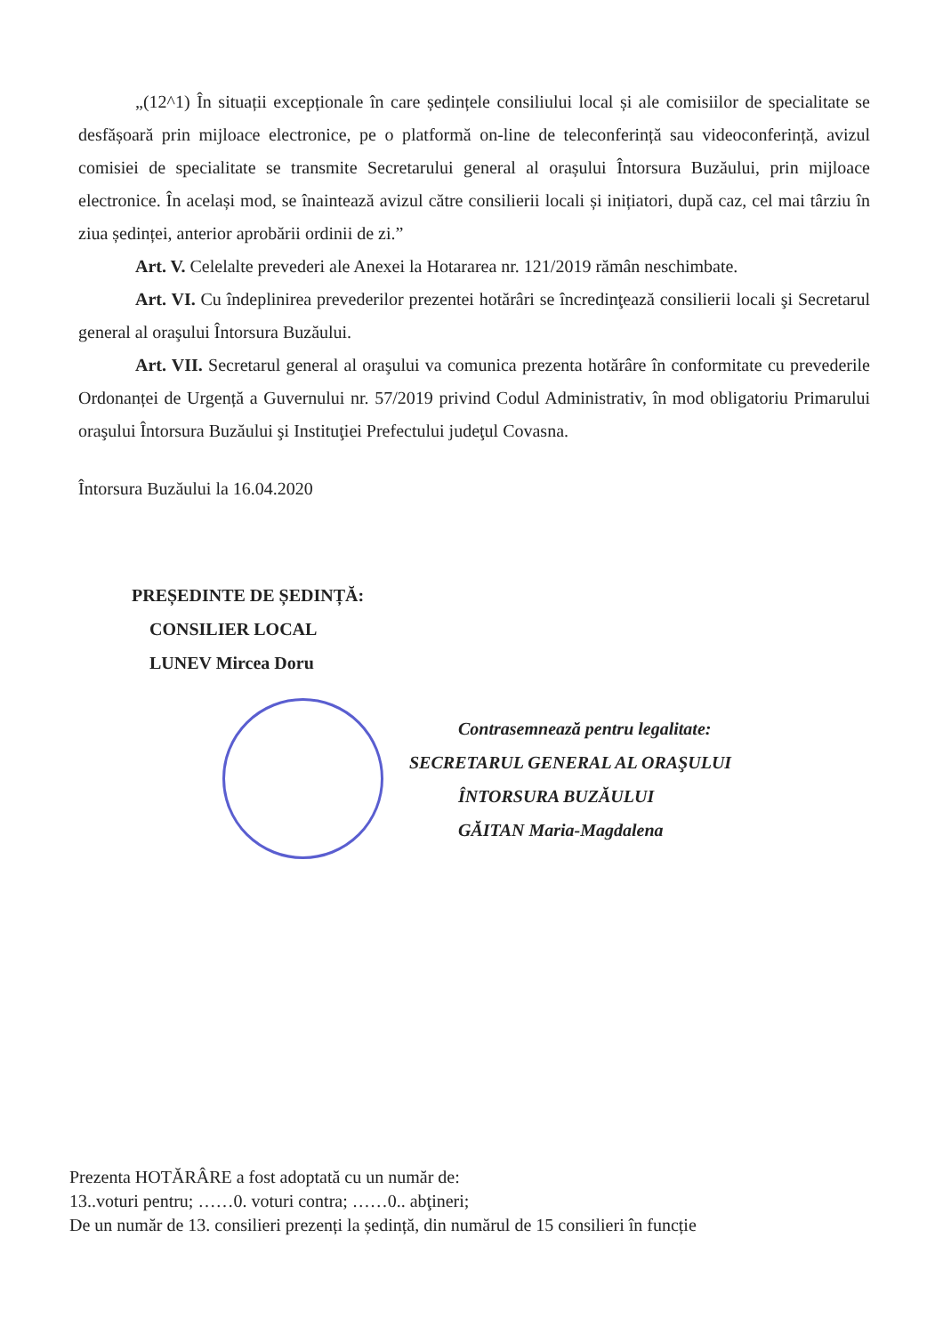„(12^1) În situații excepționale în care ședințele consiliului local și ale comisiilor de specialitate se desfășoară prin mijloace electronice, pe o platformă on-line de teleconferință sau videoconferință, avizul comisiei de specialitate se transmite Secretarului general al orașului Întorsura Buzăului, prin mijloace electronice. În același mod, se înaintează avizul către consilierii locali și inițiatori, după caz, cel mai târziu în ziua ședinței, anterior aprobării ordinii de zi.”
Art. V. Celelalte prevederi ale Anexei la Hotararea nr. 121/2019 rămân neschimbate.
Art. VI. Cu îndeplinirea prevederilor prezentei hotărâri se încredinţează consilierii locali şi Secretarul general al oraşului Întorsura Buzăului.
Art. VII. Secretarul general al oraşului va comunica prezenta hotărâre în conformitate cu prevederile Ordonanței de Urgență a Guvernului nr. 57/2019 privind Codul Administrativ, în mod obligatoriu Primarului oraşului Întorsura Buzăului şi Instituţiei Prefectului judeţul Covasna.
Întorsura Buzăului la 16.04.2020
PREȘEDINTE DE ȘEDINȚĂ:
CONSILIER LOCAL
LUNEV Mircea Doru
Contrasemnează pentru legalitate:
SECRETARUL GENERAL AL ORAŞULUI
ÎNTORSURA BUZĂULUI
GĂITAN Maria-Magdalena
Prezenta HOTĂRÂRE a fost adoptată cu un număr de:
13..voturi pentru; ……0. voturi contra; ……0.. abţineri;
De un număr de 13. consilieri prezenți la ședință, din numărul de 15 consilieri în funcție